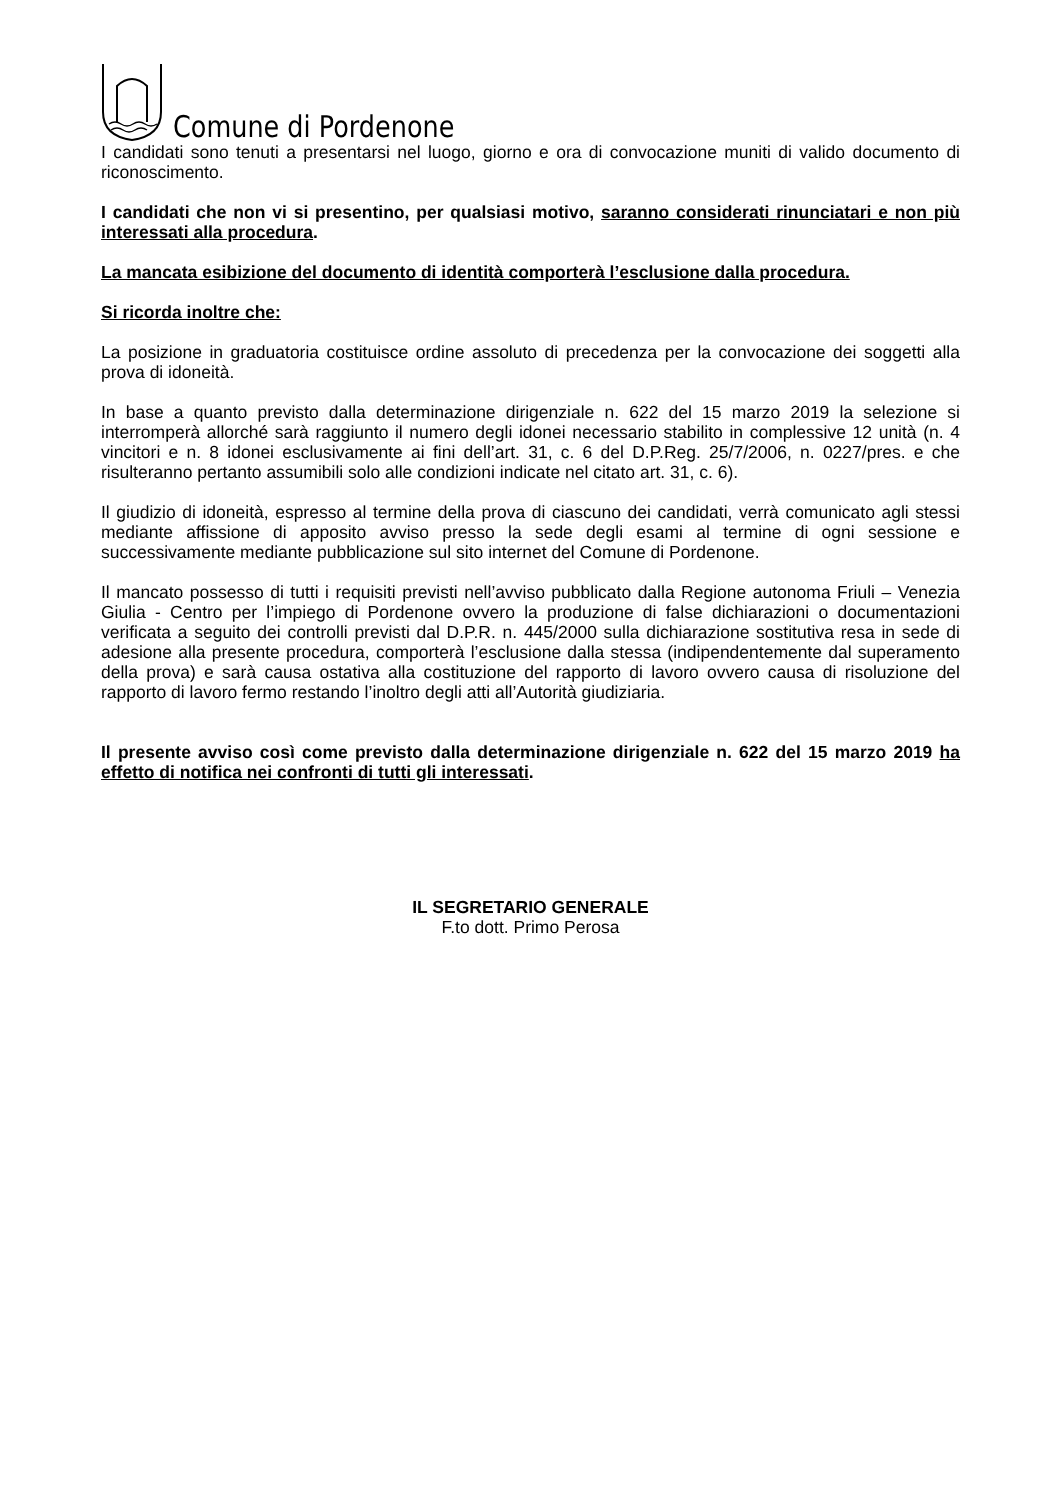Comune di Pordenone
I candidati sono tenuti a presentarsi nel luogo, giorno e ora di convocazione muniti di valido documento di riconoscimento.
I candidati che non vi si presentino, per qualsiasi motivo, saranno considerati rinunciatari e non più interessati alla procedura.
La mancata esibizione del documento di identità comporterà l’esclusione dalla procedura.
Si ricorda inoltre che:
La posizione in graduatoria costituisce ordine assoluto di precedenza per la convocazione dei soggetti alla prova di idoneità.
In base a quanto previsto dalla determinazione dirigenziale n. 622 del 15 marzo 2019 la selezione si interromperà allorché sarà raggiunto il numero degli idonei necessario stabilito in complessive 12 unità (n. 4 vincitori e n. 8 idonei esclusivamente ai fini dell’art. 31, c. 6 del D.P.Reg. 25/7/2006, n. 0227/pres. e che risulteranno pertanto assumibili solo alle condizioni indicate nel citato art. 31, c. 6).
Il giudizio di idoneità, espresso al termine della prova di ciascuno dei candidati, verrà comunicato agli stessi mediante affissione di apposito avviso presso la sede degli esami al termine di ogni sessione e successivamente mediante pubblicazione sul sito internet del Comune di Pordenone.
Il mancato possesso di tutti i requisiti previsti nell’avviso pubblicato dalla Regione autonoma Friuli – Venezia Giulia - Centro per l’impiego di Pordenone ovvero la produzione di false dichiarazioni o documentazioni verificata a seguito dei controlli previsti dal D.P.R. n. 445/2000 sulla dichiarazione sostitutiva resa in sede di adesione alla presente procedura, comporterà l’esclusione dalla stessa (indipendentemente dal superamento della prova) e sarà causa ostativa alla costituzione del rapporto di lavoro ovvero causa di risoluzione del rapporto di lavoro fermo restando l’inoltro degli atti all’Autorità giudiziaria.
Il presente avviso così come previsto dalla determinazione dirigenziale n. 622 del 15 marzo 2019 ha effetto di notifica nei confronti di tutti gli interessati.
IL SEGRETARIO GENERALE
F.to dott. Primo Perosa